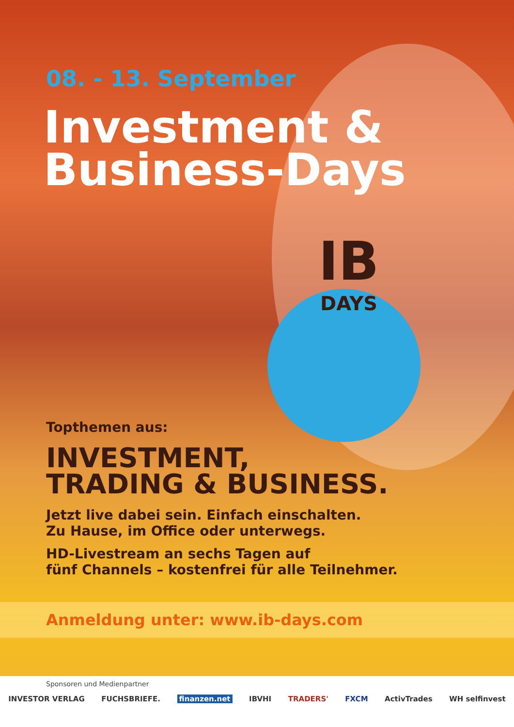08. - 13. September
Investment &
Business-Days
IB
DAYS
Topthemen aus:
INVESTMENT,
TRADING & BUSINESS.
Jetzt live dabei sein. Einfach einschalten.
Zu Hause, im Office oder unterwegs.
HD-Livestream an sechs Tagen auf
fünf Channels – kostenfrei für alle Teilnehmer.
Anmeldung unter: www.ib-days.com
Sponsoren und Medienpartner
INVESTOR VERLAG FUCHSBRIEFE. finanzen.net IBVHI TRADERS' FXCM ActivTrades WH selfinvest